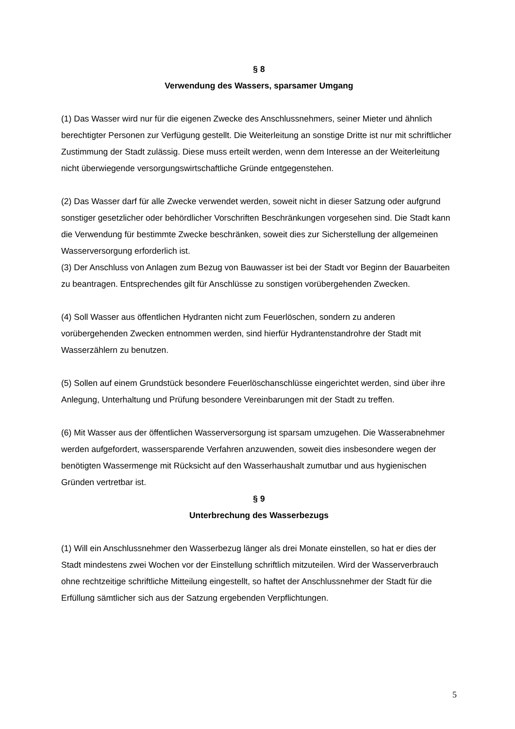§ 8
Verwendung des Wassers, sparsamer Umgang
(1) Das Wasser wird nur für die eigenen Zwecke des Anschlussnehmers, seiner Mieter und ähnlich berechtigter Personen zur Verfügung gestellt. Die Weiterleitung an sonstige Dritte ist nur mit schriftlicher Zustimmung der Stadt zulässig. Diese muss erteilt werden, wenn dem Interesse an der Weiterleitung nicht überwiegende versorgungswirtschaftliche Gründe entgegenstehen.
(2) Das Wasser darf für alle Zwecke verwendet werden, soweit nicht in dieser Satzung oder aufgrund sonstiger gesetzlicher oder behördlicher Vorschriften Beschränkungen vorgesehen sind. Die Stadt kann die Verwendung für bestimmte Zwecke beschränken, soweit dies zur Sicherstellung der allgemeinen Wasserversorgung erforderlich ist.
(3) Der Anschluss von Anlagen zum Bezug von Bauwasser ist bei der Stadt vor Beginn der Bauarbeiten zu beantragen. Entsprechendes gilt für Anschlüsse zu sonstigen vorübergehenden Zwecken.
(4) Soll Wasser aus öffentlichen Hydranten nicht zum Feuerlöschen, sondern zu anderen vorübergehenden Zwecken entnommen werden, sind hierfür Hydrantenstandrohre der Stadt mit Wasserzählern zu benutzen.
(5) Sollen auf einem Grundstück besondere Feuerlöschanschlüsse eingerichtet werden, sind über ihre Anlegung, Unterhaltung und Prüfung besondere Vereinbarungen mit der Stadt zu treffen.
(6) Mit Wasser aus der öffentlichen Wasserversorgung ist sparsam umzugehen. Die Wasserabnehmer werden aufgefordert, wassersparende Verfahren anzuwenden, soweit dies insbesondere wegen der benötigten Wassermenge mit Rücksicht auf den Wasserhaushalt zumutbar und aus hygienischen Gründen vertretbar ist.
§ 9
Unterbrechung des Wasserbezugs
(1) Will ein Anschlussnehmer den Wasserbezug länger als drei Monate einstellen, so hat er dies der Stadt mindestens zwei Wochen vor der Einstellung schriftlich mitzuteilen. Wird der Wasserverbrauch ohne rechtzeitige schriftliche Mitteilung eingestellt, so haftet der Anschlussnehmer der Stadt für die Erfüllung sämtlicher sich aus der Satzung ergebenden Verpflichtungen.
5